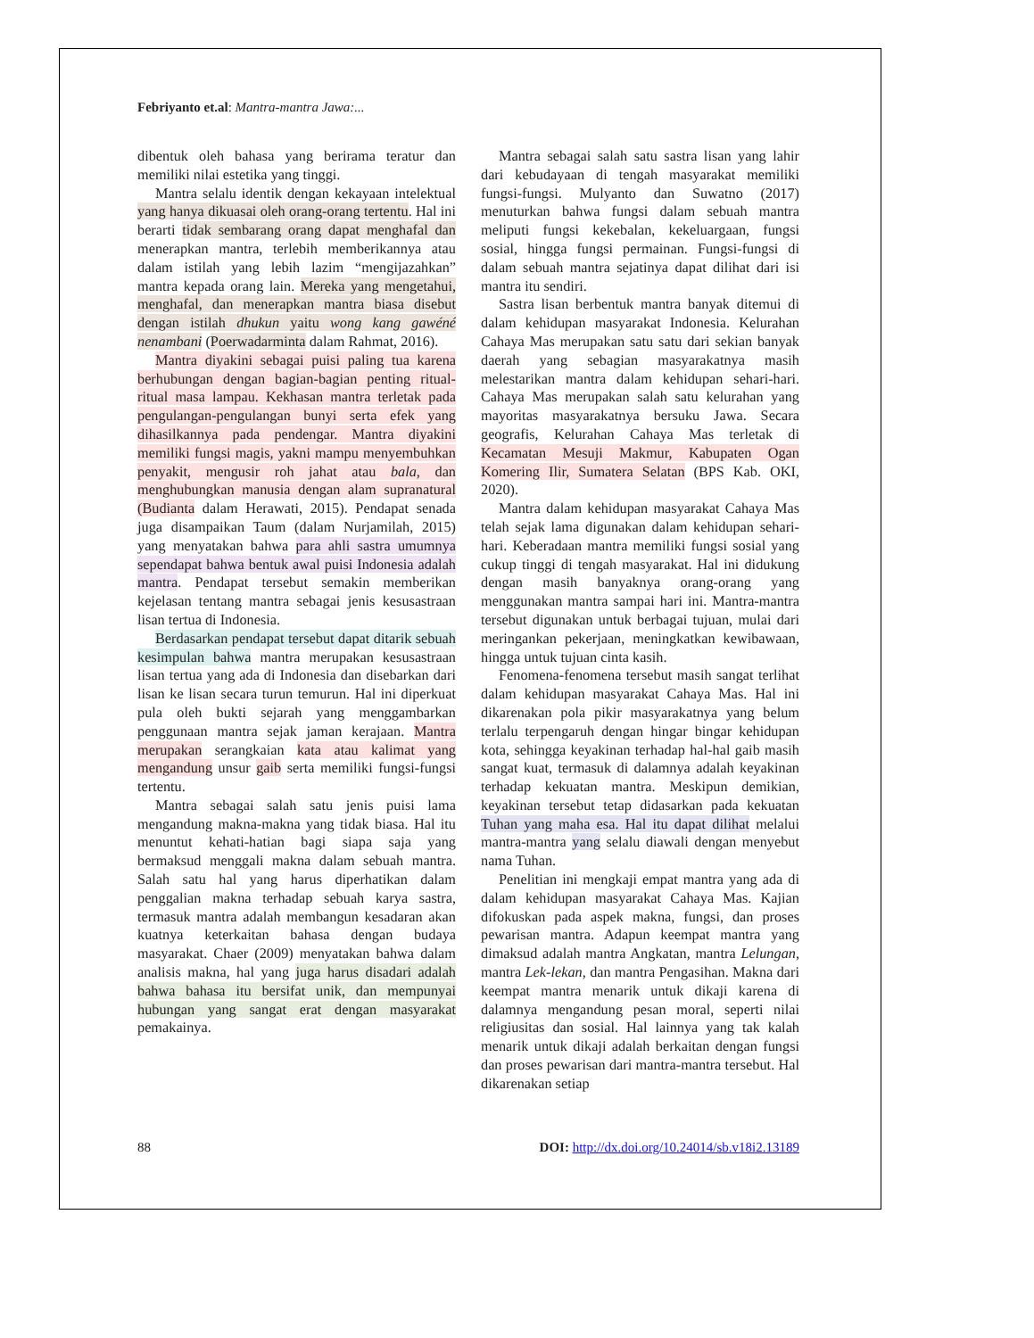Febriyanto et.al: Mantra-mantra Jawa:...
dibentuk oleh bahasa yang berirama teratur dan memiliki nilai estetika yang tinggi.
Mantra selalu identik dengan kekayaan intelektual yang hanya dikuasai oleh orang-orang tertentu. Hal ini berarti tidak sembarang orang dapat menghafal dan menerapkan mantra, terlebih memberikannya atau dalam istilah yang lebih lazim “mengijazahkan” mantra kepada orang lain. Mereka yang mengetahui, menghafal, dan menerapkan mantra biasa disebut dengan istilah dhukun yaitu wong kang gawéné nenambani (Poerwadarminta dalam Rahmat, 2016).
Mantra diyakini sebagai puisi paling tua karena berhubungan dengan bagian-bagian penting ritual-ritual masa lampau. Kekhasan mantra terletak pada pengulangan-pengulangan bunyi serta efek yang dihasilkannya pada pendengar. Mantra diyakini memiliki fungsi magis, yakni mampu menyembuhkan penyakit, mengusir roh jahat atau bala, dan menghubungkan manusia dengan alam supranatural (Budianta dalam Herawati, 2015). Pendapat senada juga disampaikan Taum (dalam Nurjamilah, 2015) yang menyatakan bahwa para ahli sastra umumnya sependapat bahwa bentuk awal puisi Indonesia adalah mantra. Pendapat tersebut semakin memberikan kejelasan tentang mantra sebagai jenis kesusastraan lisan tertua di Indonesia.
Berdasarkan pendapat tersebut dapat ditarik sebuah kesimpulan bahwa mantra merupakan kesusastraan lisan tertua yang ada di Indonesia dan disebarkan dari lisan ke lisan secara turun temurun. Hal ini diperkuat pula oleh bukti sejarah yang menggambarkan penggunaan mantra sejak jaman kerajaan. Mantra merupakan serangkaian kata atau kalimat yang mengandung unsur gaib serta memiliki fungsi-fungsi tertentu.
Mantra sebagai salah satu jenis puisi lama mengandung makna-makna yang tidak biasa. Hal itu menuntut kehati-hatian bagi siapa saja yang bermaksud menggali makna dalam sebuah mantra. Salah satu hal yang harus diperhatikan dalam penggalian makna terhadap sebuah karya sastra, termasuk mantra adalah membangun kesadaran akan kuatnya keterkaitan bahasa dengan budaya masyarakat. Chaer (2009) menyatakan bahwa dalam analisis makna, hal yang juga harus disadari adalah bahwa bahasa itu bersifat unik, dan mempunyai hubungan yang sangat erat dengan masyarakat pemakainya.
Mantra sebagai salah satu sastra lisan yang lahir dari kebudayaan di tengah masyarakat memiliki fungsi-fungsi. Mulyanto dan Suwatno (2017) menuturkan bahwa fungsi dalam sebuah mantra meliputi fungsi kekebalan, kekeluargaan, fungsi sosial, hingga fungsi permainan. Fungsi-fungsi di dalam sebuah mantra sejatinya dapat dilihat dari isi mantra itu sendiri.
Sastra lisan berbentuk mantra banyak ditemui di dalam kehidupan masyarakat Indonesia. Kelurahan Cahaya Mas merupakan satu satu dari sekian banyak daerah yang sebagian masyarakatnya masih melestarikan mantra dalam kehidupan sehari-hari. Cahaya Mas merupakan salah satu kelurahan yang mayoritas masyarakatnya bersuku Jawa. Secara geografis, Kelurahan Cahaya Mas terletak di Kecamatan Mesuji Makmur, Kabupaten Ogan Komering Ilir, Sumatera Selatan (BPS Kab. OKI, 2020).
Mantra dalam kehidupan masyarakat Cahaya Mas telah sejak lama digunakan dalam kehidupan sehari-hari. Keberadaan mantra memiliki fungsi sosial yang cukup tinggi di tengah masyarakat. Hal ini didukung dengan masih banyaknya orang-orang yang menggunakan mantra sampai hari ini. Mantra-mantra tersebut digunakan untuk berbagai tujuan, mulai dari meringankan pekerjaan, meningkatkan kewibawaan, hingga untuk tujuan cinta kasih.
Fenomena-fenomena tersebut masih sangat terlihat dalam kehidupan masyarakat Cahaya Mas. Hal ini dikarenakan pola pikir masyarakatnya yang belum terlalu terpengaruh dengan hingar bingar kehidupan kota, sehingga keyakinan terhadap hal-hal gaib masih sangat kuat, termasuk di dalamnya adalah keyakinan terhadap kekuatan mantra. Meskipun demikian, keyakinan tersebut tetap didasarkan pada kekuatan Tuhan yang maha esa. Hal itu dapat dilihat melalui mantra-mantra yang selalu diawali dengan menyebut nama Tuhan.
Penelitian ini mengkaji empat mantra yang ada di dalam kehidupan masyarakat Cahaya Mas. Kajian difokuskan pada aspek makna, fungsi, dan proses pewarisan mantra. Adapun keempat mantra yang dimaksud adalah mantra Angkatan, mantra Lelungan, mantra Lek-lekan, dan mantra Pengasihan. Makna dari keempat mantra menarik untuk dikaji karena di dalamnya mengandung pesan moral, seperti nilai religiusitas dan sosial. Hal lainnya yang tak kalah menarik untuk dikaji adalah berkaitan dengan fungsi dan proses pewarisan dari mantra-mantra tersebut. Hal dikarenakan setiap
88 DOI: http://dx.doi.org/10.24014/sb.v18i2.13189